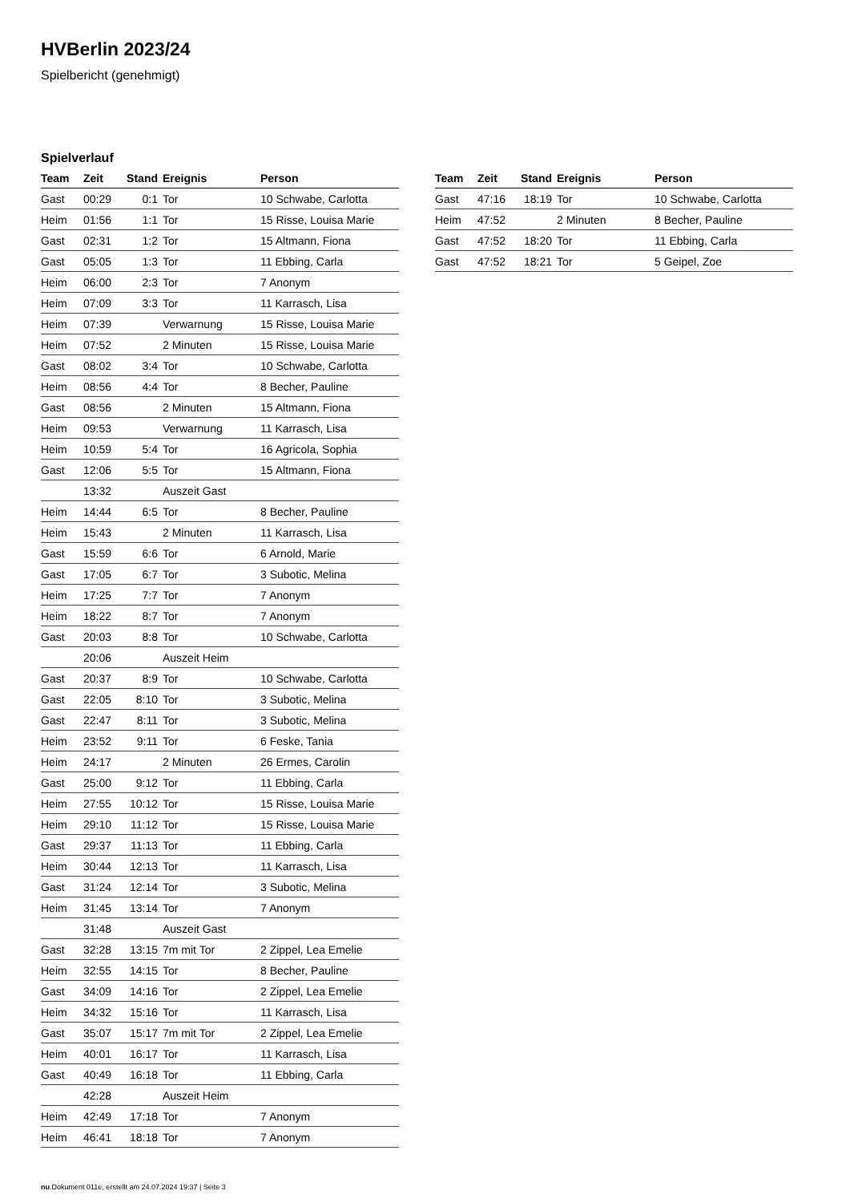HVBerlin 2023/24
Spielbericht (genehmigt)
Spielverlauf
| Team | Zeit | Stand | Ereignis | Person |
| --- | --- | --- | --- | --- |
| Gast | 00:29 | 0:1 | Tor | 10 Schwabe, Carlotta |
| Heim | 01:56 | 1:1 | Tor | 15 Risse, Louisa Marie |
| Gast | 02:31 | 1:2 | Tor | 15 Altmann, Fiona |
| Gast | 05:05 | 1:3 | Tor | 11 Ebbing, Carla |
| Heim | 06:00 | 2:3 | Tor | 7 Anonym |
| Heim | 07:09 | 3:3 | Tor | 11 Karrasch, Lisa |
| Heim | 07:39 | | Verwarnung | 15 Risse, Louisa Marie |
| Heim | 07:52 | | 2 Minuten | 15 Risse, Louisa Marie |
| Gast | 08:02 | 3:4 | Tor | 10 Schwabe, Carlotta |
| Heim | 08:56 | 4:4 | Tor | 8 Becher, Pauline |
| Gast | 08:56 | | 2 Minuten | 15 Altmann, Fiona |
| Heim | 09:53 | | Verwarnung | 11 Karrasch, Lisa |
| Heim | 10:59 | 5:4 | Tor | 16 Agricola, Sophia |
| Gast | 12:06 | 5:5 | Tor | 15 Altmann, Fiona |
| | 13:32 | | Auszeit Gast | |
| Heim | 14:44 | 6:5 | Tor | 8 Becher, Pauline |
| Heim | 15:43 | | 2 Minuten | 11 Karrasch, Lisa |
| Gast | 15:59 | 6:6 | Tor | 6 Arnold, Marie |
| Gast | 17:05 | 6:7 | Tor | 3 Subotic, Melina |
| Heim | 17:25 | 7:7 | Tor | 7 Anonym |
| Heim | 18:22 | 8:7 | Tor | 7 Anonym |
| Gast | 20:03 | 8:8 | Tor | 10 Schwabe, Carlotta |
| | 20:06 | | Auszeit Heim | |
| Gast | 20:37 | 8:9 | Tor | 10 Schwabe, Carlotta |
| Gast | 22:05 | 8:10 | Tor | 3 Subotic, Melina |
| Gast | 22:47 | 8:11 | Tor | 3 Subotic, Melina |
| Heim | 23:52 | 9:11 | Tor | 6 Feske, Tania |
| Heim | 24:17 | | 2 Minuten | 26 Ermes, Carolin |
| Gast | 25:00 | 9:12 | Tor | 11 Ebbing, Carla |
| Heim | 27:55 | 10:12 | Tor | 15 Risse, Louisa Marie |
| Heim | 29:10 | 11:12 | Tor | 15 Risse, Louisa Marie |
| Gast | 29:37 | 11:13 | Tor | 11 Ebbing, Carla |
| Heim | 30:44 | 12:13 | Tor | 11 Karrasch, Lisa |
| Gast | 31:24 | 12:14 | Tor | 3 Subotic, Melina |
| Heim | 31:45 | 13:14 | Tor | 7 Anonym |
| | 31:48 | | Auszeit Gast | |
| Gast | 32:28 | 13:15 | 7m mit Tor | 2 Zippel, Lea Emelie |
| Heim | 32:55 | 14:15 | Tor | 8 Becher, Pauline |
| Gast | 34:09 | 14:16 | Tor | 2 Zippel, Lea Emelie |
| Heim | 34:32 | 15:16 | Tor | 11 Karrasch, Lisa |
| Gast | 35:07 | 15:17 | 7m mit Tor | 2 Zippel, Lea Emelie |
| Heim | 40:01 | 16:17 | Tor | 11 Karrasch, Lisa |
| Gast | 40:49 | 16:18 | Tor | 11 Ebbing, Carla |
| | 42:28 | | Auszeit Heim | |
| Heim | 42:49 | 17:18 | Tor | 7 Anonym |
| Heim | 46:41 | 18:18 | Tor | 7 Anonym |
| Team | Zeit | Stand | Ereignis | Person |
| --- | --- | --- | --- | --- |
| Gast | 47:16 | 18:19 | Tor | 10 Schwabe, Carlotta |
| Heim | 47:52 | | 2 Minuten | 8 Becher, Pauline |
| Gast | 47:52 | 18:20 | Tor | 11 Ebbing, Carla |
| Gast | 47:52 | 18:21 | Tor | 5 Geipel, Zoe |
nu.Dokument 011e, erstellt am 24.07.2024 19:37 | Seite 3